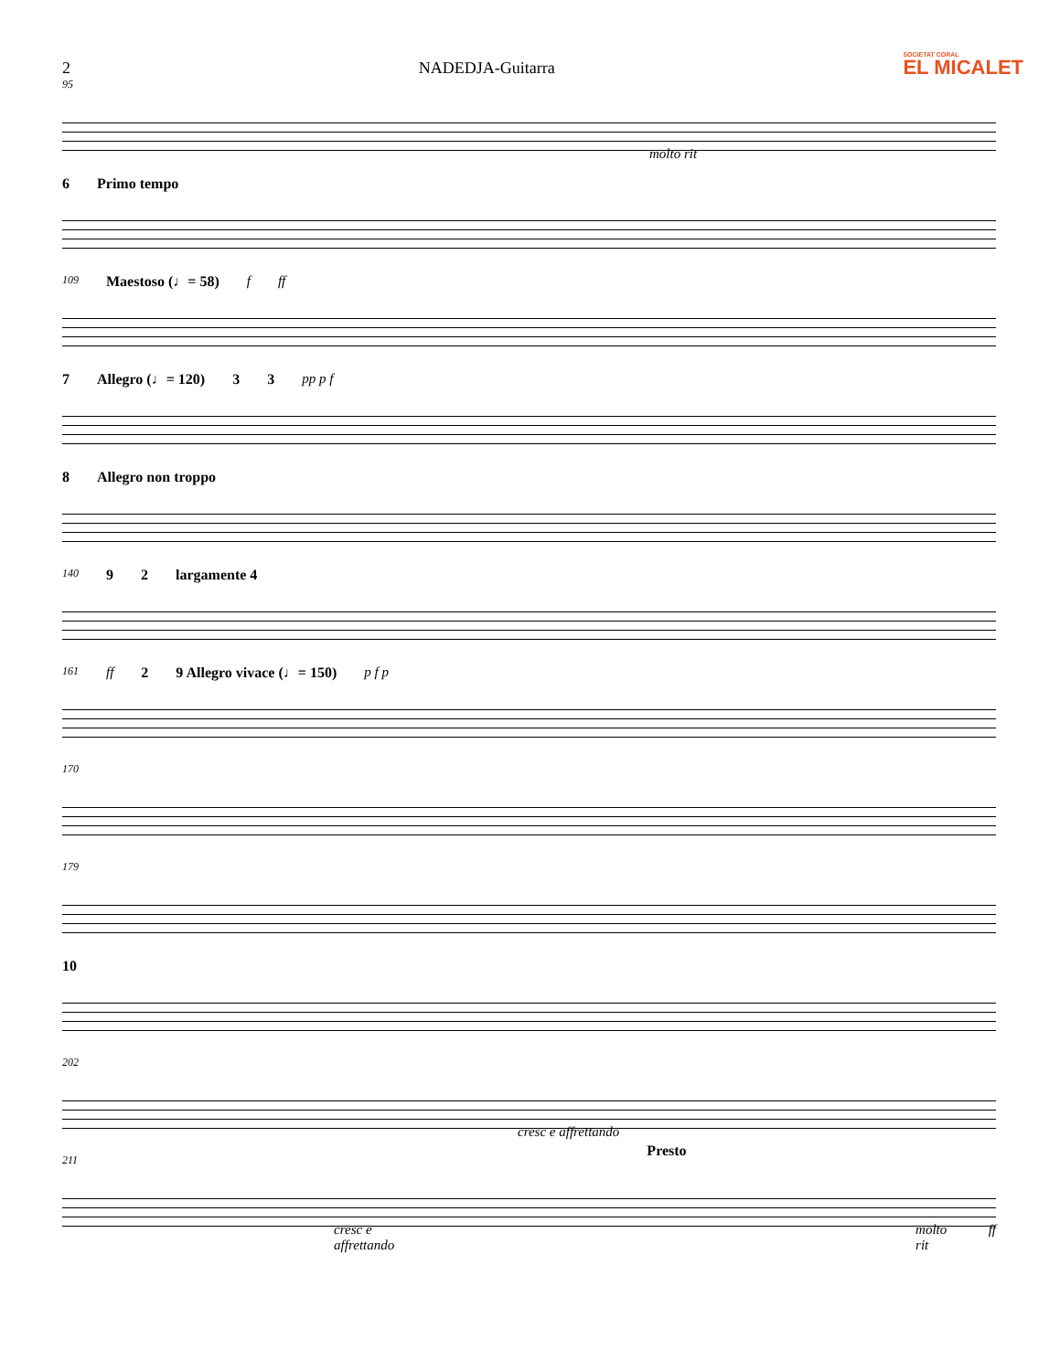2 NADEDJA-Guitarra
SOCIETAT CORAL
EL MICALET
95 molto rit
6 Primo tempo
109 Maestoso (♩= 58) f ff
7 Allegro (♩= 120) 3 3 pp p f
8 Allegro non troppo
140 9 2 largamente 4
161 ff 2 9 Allegro vivace (♩= 150) p f p
170
179
10
202 cresc e affrettando Presto
211 cresc e affrettando molto rit ff